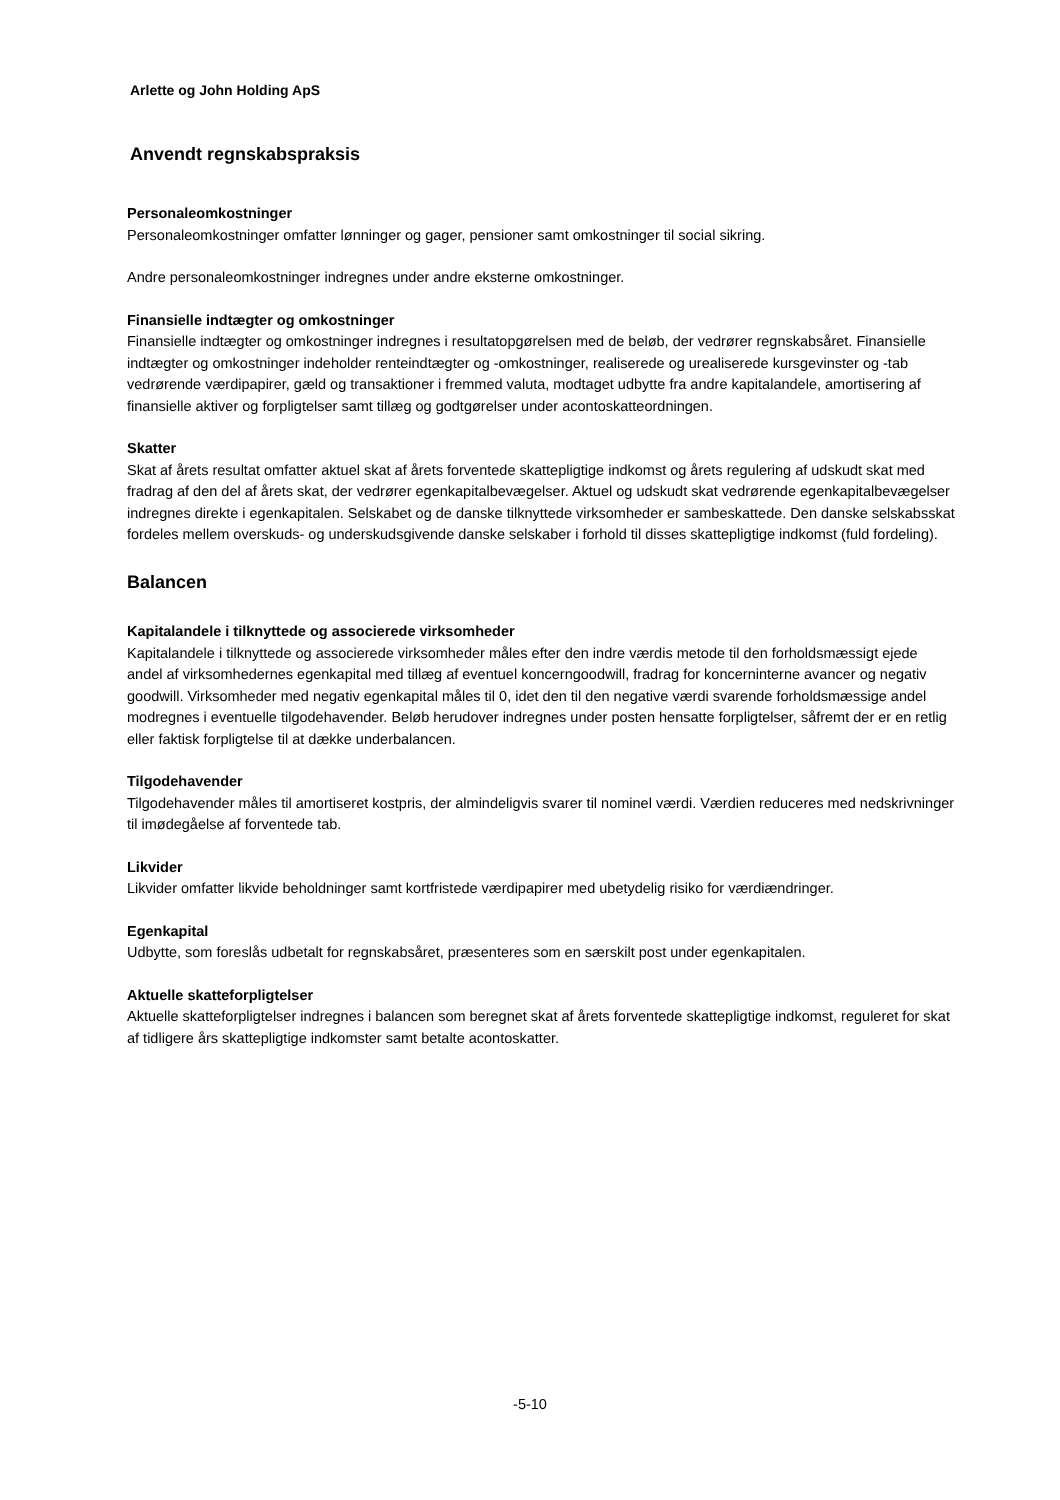Arlette og John Holding ApS
Anvendt regnskabspraksis
Personaleomkostninger
Personaleomkostninger omfatter lønninger og gager, pensioner samt omkostninger til social sikring.
Andre personaleomkostninger indregnes under andre eksterne omkostninger.
Finansielle indtægter og omkostninger
Finansielle indtægter og omkostninger indregnes i resultatopgørelsen med de beløb, der vedrører regnskabsåret. Finansielle indtægter og omkostninger indeholder renteindtægter og -omkostninger, realiserede og urealiserede kursgevinster og -tab vedrørende værdipapirer, gæld og transaktioner i fremmed valuta, modtaget udbytte fra andre kapitalandele, amortisering af finansielle aktiver og forpligtelser samt tillæg og godtgørelser under acontoskatteordningen.
Skatter
Skat af årets resultat omfatter aktuel skat af årets forventede skattepligtige indkomst og årets regulering af udskudt skat med fradrag af den del af årets skat, der vedrører egenkapitalbevægelser. Aktuel og udskudt skat vedrørende egenkapitalbevægelser indregnes direkte i egenkapitalen. Selskabet og de danske tilknyttede virksomheder er sambeskattede. Den danske selskabsskat fordeles mellem overskuds- og underskudsgivende danske selskaber i forhold til disses skattepligtige indkomst (fuld fordeling).
Balancen
Kapitalandele i tilknyttede og associerede virksomheder
Kapitalandele i tilknyttede og associerede virksomheder måles efter den indre værdis metode til den forholdsmæssigt ejede andel af virksomhedernes egenkapital med tillæg af eventuel koncerngoodwill, fradrag for koncerninterne avancer og negativ goodwill. Virksomheder med negativ egenkapital måles til 0, idet den til den negative værdi svarende forholdsmæssige andel modregnes i eventuelle tilgodehavender. Beløb herudover indregnes under posten hensatte forpligtelser, såfremt der er en retlig eller faktisk forpligtelse til at dække underbalancen.
Tilgodehavender
Tilgodehavender måles til amortiseret kostpris, der almindeligvis svarer til nominel værdi. Værdien reduceres med nedskrivninger til imødegåelse af forventede tab.
Likvider
Likvider omfatter likvide beholdninger samt kortfristede værdipapirer med ubetydelig risiko for værdiændringer.
Egenkapital
Udbytte, som foreslås udbetalt for regnskabsåret, præsenteres som en særskilt post under egenkapitalen.
Aktuelle skatteforpligtelser
Aktuelle skatteforpligtelser indregnes i balancen som beregnet skat af årets forventede skattepligtige indkomst, reguleret for skat af tidligere års skattepligtige indkomster samt betalte acontoskatter.
-5-10